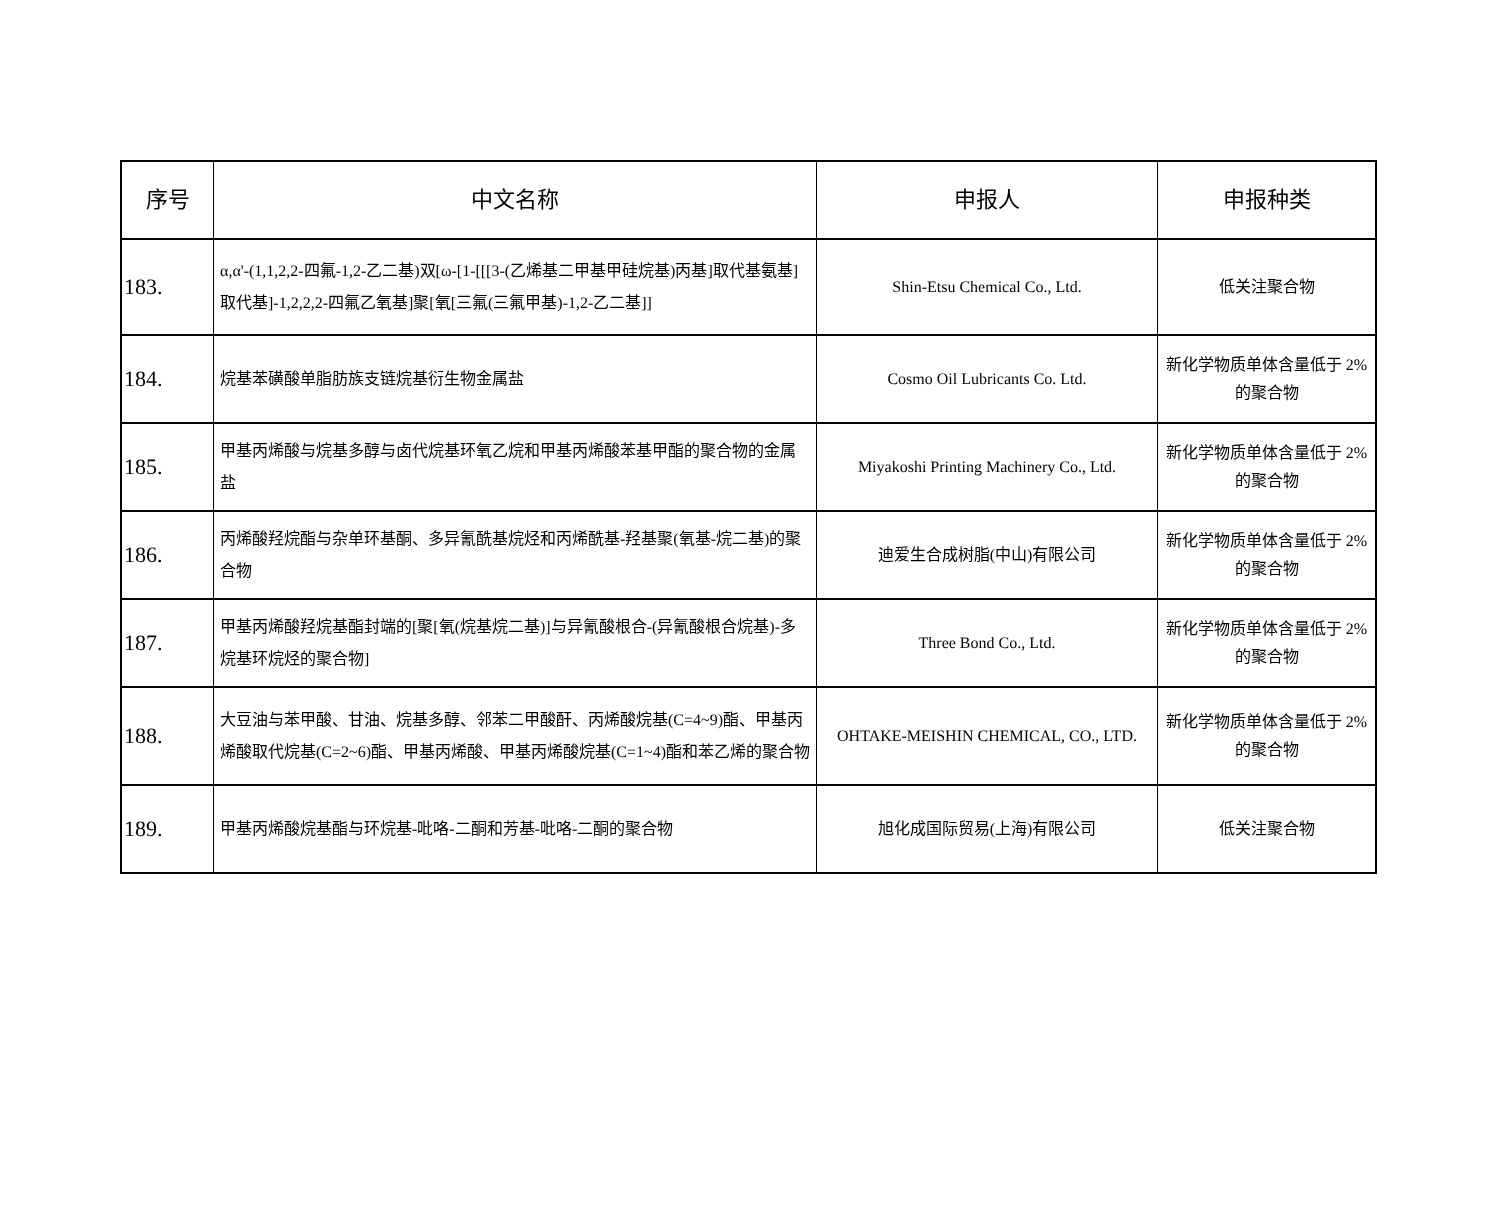| 序号 | 中文名称 | 申报人 | 申报种类 |
| --- | --- | --- | --- |
| 183. | α,α'-(1,1,2,2-四氟-1,2-乙二基)双[ω-[1-[[[3-(乙烯基二甲基甲硅烷基)丙基]取代基氨基]取代基]-1,2,2,2-四氟乙氧基]聚[氧[三氟(三氟甲基)-1,2-乙二基]] | Shin-Etsu Chemical Co., Ltd. | 低关注聚合物 |
| 184. | 烷基苯磺酸单脂肪族支链烷基衍生物金属盐 | Cosmo Oil Lubricants Co. Ltd. | 新化学物质单体含量低于 2%的聚合物 |
| 185. | 甲基丙烯酸与烷基多醇与卤代烷基环氧乙烷和甲基丙烯酸苯基甲酯的聚合物的金属盐 | Miyakoshi Printing Machinery Co., Ltd. | 新化学物质单体含量低于 2%的聚合物 |
| 186. | 丙烯酸羟烷酯与杂单环基酮、多异氰酰基烷烃和丙烯酰基-羟基聚(氧基-烷二基)的聚合物 | 迪爱生合成树脂(中山)有限公司 | 新化学物质单体含量低于 2%的聚合物 |
| 187. | 甲基丙烯酸羟烷基酯封端的[聚[氧(烷基烷二基)]与异氰酸根合-(异氰酸根合烷基)-多烷基环烷烃的聚合物] | Three Bond Co., Ltd. | 新化学物质单体含量低于 2%的聚合物 |
| 188. | 大豆油与苯甲酸、甘油、烷基多醇、邻苯二甲酸酐、丙烯酸烷基(C=4~9)酯、甲基丙烯酸取代烷基(C=2~6)酯、甲基丙烯酸、甲基丙烯酸烷基(C=1~4)酯和苯乙烯的聚合物 | OHTAKE-MEISHIN CHEMICAL, CO., LTD. | 新化学物质单体含量低于 2%的聚合物 |
| 189. | 甲基丙烯酸烷基酯与环烷基-吡咯-二酮和芳基-吡咯-二酮的聚合物 | 旭化成国际贸易(上海)有限公司 | 低关注聚合物 |